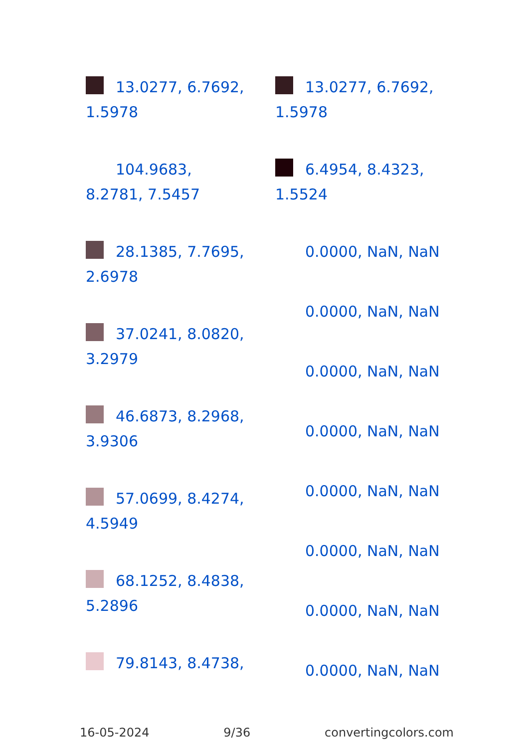13.0277, 6.7692, 1.5978
104.9683, 8.2781, 7.5457
28.1385, 7.7695, 2.6978
37.0241, 8.0820, 3.2979
46.6873, 8.2968, 3.9306
57.0699, 8.4274, 4.5949
68.1252, 8.4838, 5.2896
79.8143, 8.4738,
13.0277, 6.7692, 1.5978
6.4954, 8.4323, 1.5524
0.0000, NaN, NaN
0.0000, NaN, NaN
0.0000, NaN, NaN
0.0000, NaN, NaN
0.0000, NaN, NaN
0.0000, NaN, NaN
0.0000, NaN, NaN
0.0000, NaN, NaN
16-05-2024 9/36 convertingcolors.com